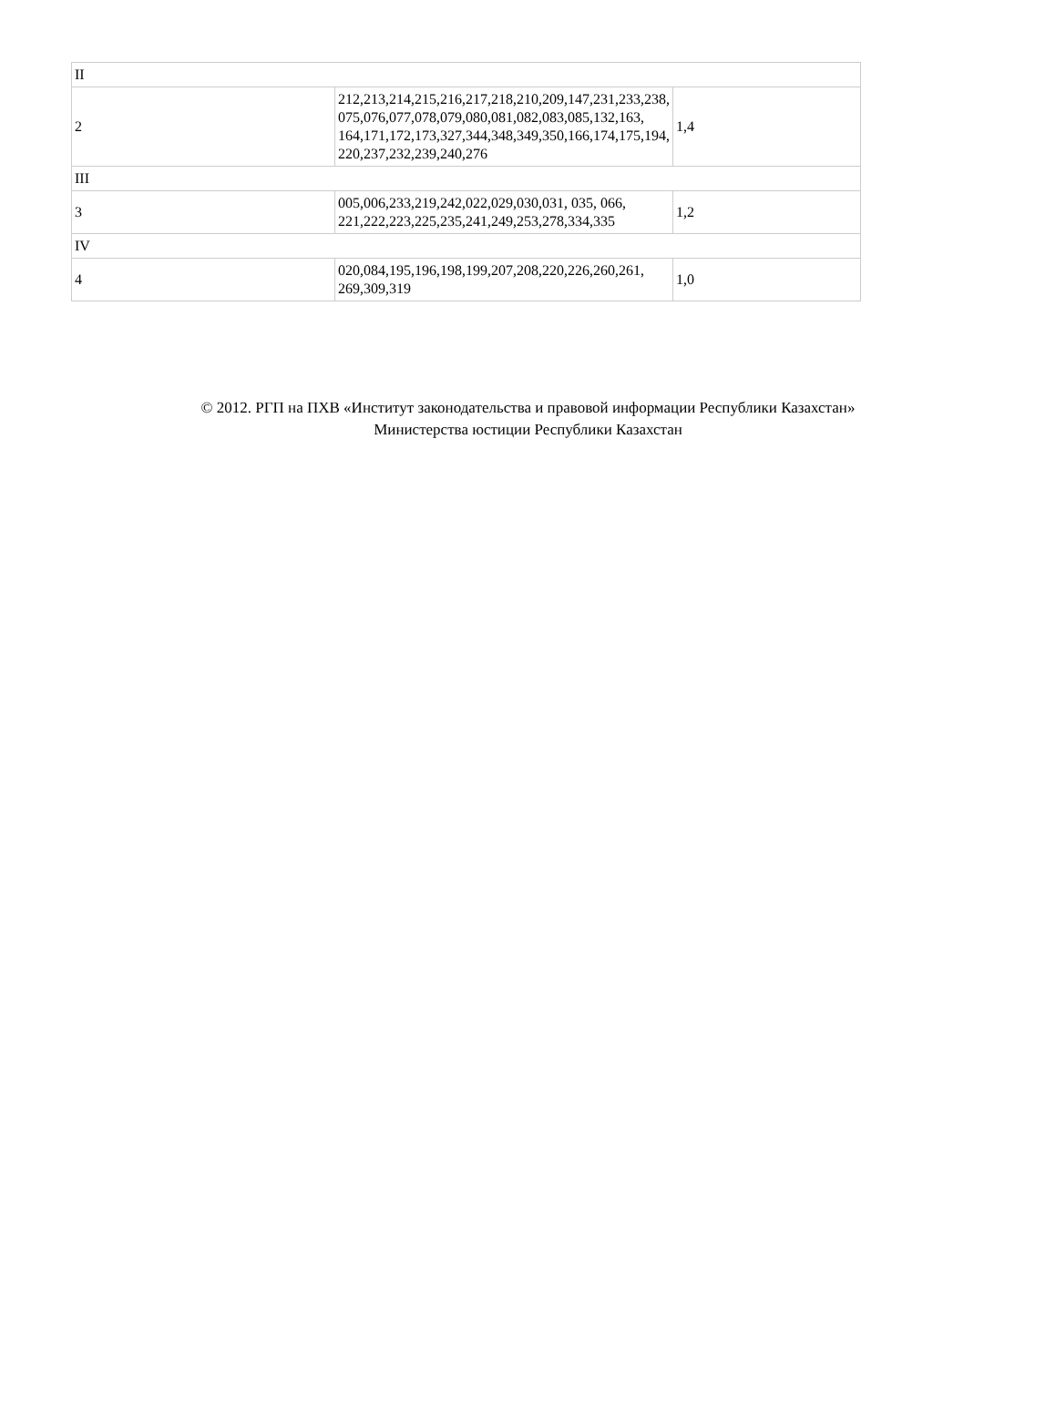| II | | |
| 2 | 212,213,214,215,216,217,218,210,209,147,231,233,238, 075,076,077,078,079,080,081,082,083,085,132,163, 164,171,172,173,327,344,348,349,350,166,174,175,194, 220,237,232,239,240,276 | 1,4 |
| III | | |
| 3 | 005,006,233,219,242,022,029,030,031, 035, 066, 221,222,223,225,235,241,249,253,278,334,335 | 1,2 |
| IV | | |
| 4 | 020,084,195,196,198,199,207,208,220,226,260,261, 269,309,319 | 1,0 |
© 2012. РГП на ПХВ «Институт законодательства и правовой информации Республики Казахстан»
Министерства юстиции Республики Казахстан